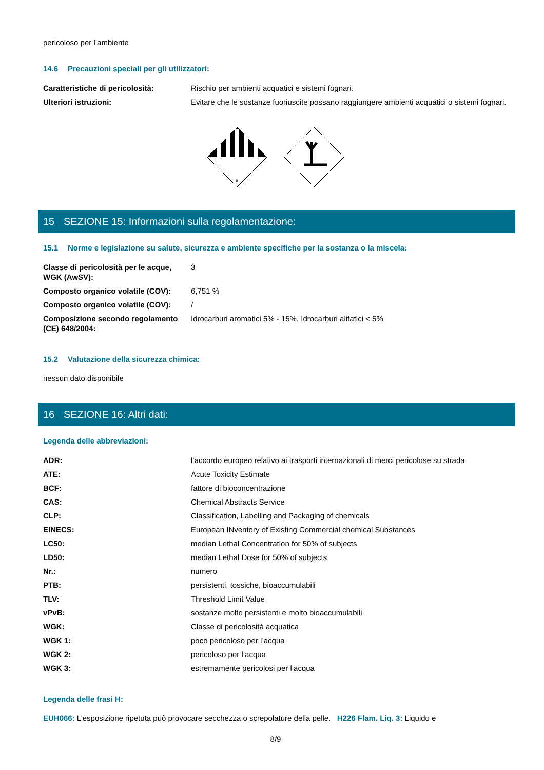pericoloso per l’ambiente
14.6 Precauzioni speciali per gli utilizzatori:
| Caratteristiche di pericolosità: | Rischio per ambienti acquatici e sistemi fognari. |
| Ulteriori istruzioni: | Evitare che le sostanze fuoriuscite possano raggiungere ambienti acquatici o sistemi fognari. |
9
15 SEZIONE 15: Informazioni sulla regolamentazione:
15.1 Norme e legislazione su salute, sicurezza e ambiente specifiche per la sostanza o la miscela:
| Classe di pericolosità per le acque, WGK (AwSV): | 3 |
| Composto organico volatile (COV): | 6,751 % |
| Composto organico volatile (COV): | / |
| Composizione secondo regolamento (CE) 648/2004: | Idrocarburi aromatici 5% - 15%, Idrocarburi alifatici < 5% |
15.2 Valutazione della sicurezza chimica:
nessun dato disponibile
16 SEZIONE 16: Altri dati:
Legenda delle abbreviazioni:
| ADR: | l’accordo europeo relativo ai trasporti internazionali di merci pericolose su strada |
| ATE: | Acute Toxicity Estimate |
| BCF: | fattore di bioconcentrazione |
| CAS: | Chemical Abstracts Service |
| CLP: | Classification, Labelling and Packaging of chemicals |
| EINECS: | European INventory of Existing Commercial chemical Substances |
| LC50: | median Lethal Concentration for 50% of subjects |
| LD50: | median Lethal Dose for 50% of subjects |
| Nr.: | numero |
| PTB: | persistenti, tossiche, bioaccumulabili |
| TLV: | Threshold Limit Value |
| vPvB: | sostanze molto persistenti e molto bioaccumulabili |
| WGK: | Classe di pericolosità acquatica |
| WGK 1: | poco pericoloso per l’acqua |
| WGK 2: | pericoloso per l’acqua |
| WGK 3: | estremamente pericolosi per l’acqua |
Legenda delle frasi H:
EUH066: L’esposizione ripetuta può provocare secchezza o screpolature della pelle. H226 Flam. Liq. 3: Liquido e
8/9